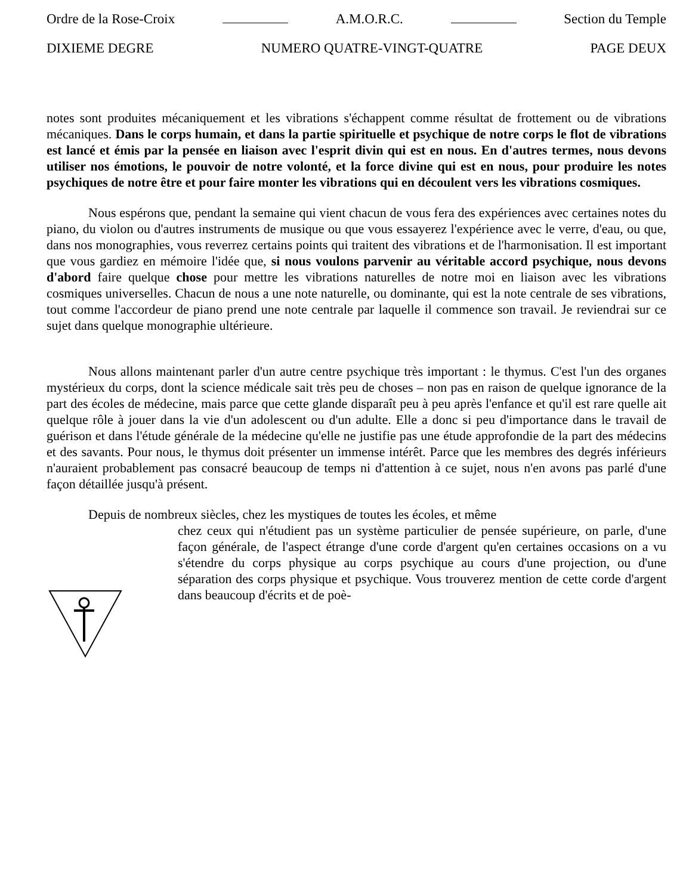Ordre de la Rose-Croix A.M.O.R.C. Section du Temple
DIXIEME DEGRE NUMERO QUATRE-VINGT-QUATRE PAGE DEUX
notes sont produites mécaniquement et les vibrations s'échappent comme résultat de frottement ou de vibrations mécaniques. Dans le corps humain, et dans la partie spirituelle et psychique de notre corps le flot de vibrations est lancé et émis par la pensée en liaison avec l'esprit divin qui est en nous. En d'autres termes, nous devons utiliser nos émotions, le pouvoir de notre volonté, et la force divine qui est en nous, pour produire les notes psychiques de notre être et pour faire monter les vibrations qui en découlent vers les vibrations cosmiques.
Nous espérons que, pendant la semaine qui vient chacun de vous fera des expériences avec certaines notes du piano, du violon ou d'autres instruments de musique ou que vous essayerez l'expérience avec le verre, d'eau, ou que, dans nos monographies, vous reverrez certains points qui traitent des vibrations et de l'harmonisation. Il est important que vous gardiez en mémoire l'idée que, si nous voulons parvenir au véritable accord psychique, nous devons d'abord faire quelque chose pour mettre les vibrations naturelles de notre moi en liaison avec les vibrations cosmiques universelles. Chacun de nous a une note naturelle, ou dominante, qui est la note centrale de ses vibrations, tout comme l'accordeur de piano prend une note centrale par laquelle il commence son travail. Je reviendrai sur ce sujet dans quelque monographie ultérieure.
Nous allons maintenant parler d'un autre centre psychique très important : le thymus. C'est l'un des organes mystérieux du corps, dont la science médicale sait très peu de choses – non pas en raison de quelque ignorance de la part des écoles de médecine, mais parce que cette glande disparaît peu à peu après l'enfance et qu'il est rare quelle ait quelque rôle à jouer dans la vie d'un adolescent ou d'un adulte. Elle a donc si peu d'importance dans le travail de guérison et dans l'étude générale de la médecine qu'elle ne justifie pas une étude approfondie de la part des médecins et des savants. Pour nous, le thymus doit présenter un immense intérêt. Parce que les membres des degrés inférieurs n'auraient probablement pas consacré beaucoup de temps ni d'attention à ce sujet, nous n'en avons pas parlé d'une façon détaillée jusqu'à présent.
Depuis de nombreux siècles, chez les mystiques de toutes les écoles, et même
chez ceux qui n'étudient pas un système particulier de pensée supérieure, on parle, d'une façon générale, de l'aspect étrange d'une corde d'argent qu'en certaines occasions on a vu s'étendre du corps physique au corps psychique au cours d'une projection, ou d'une séparation des corps physique et psychique. Vous trouverez mention de cette corde d'argent dans beaucoup d'écrits et de poè-